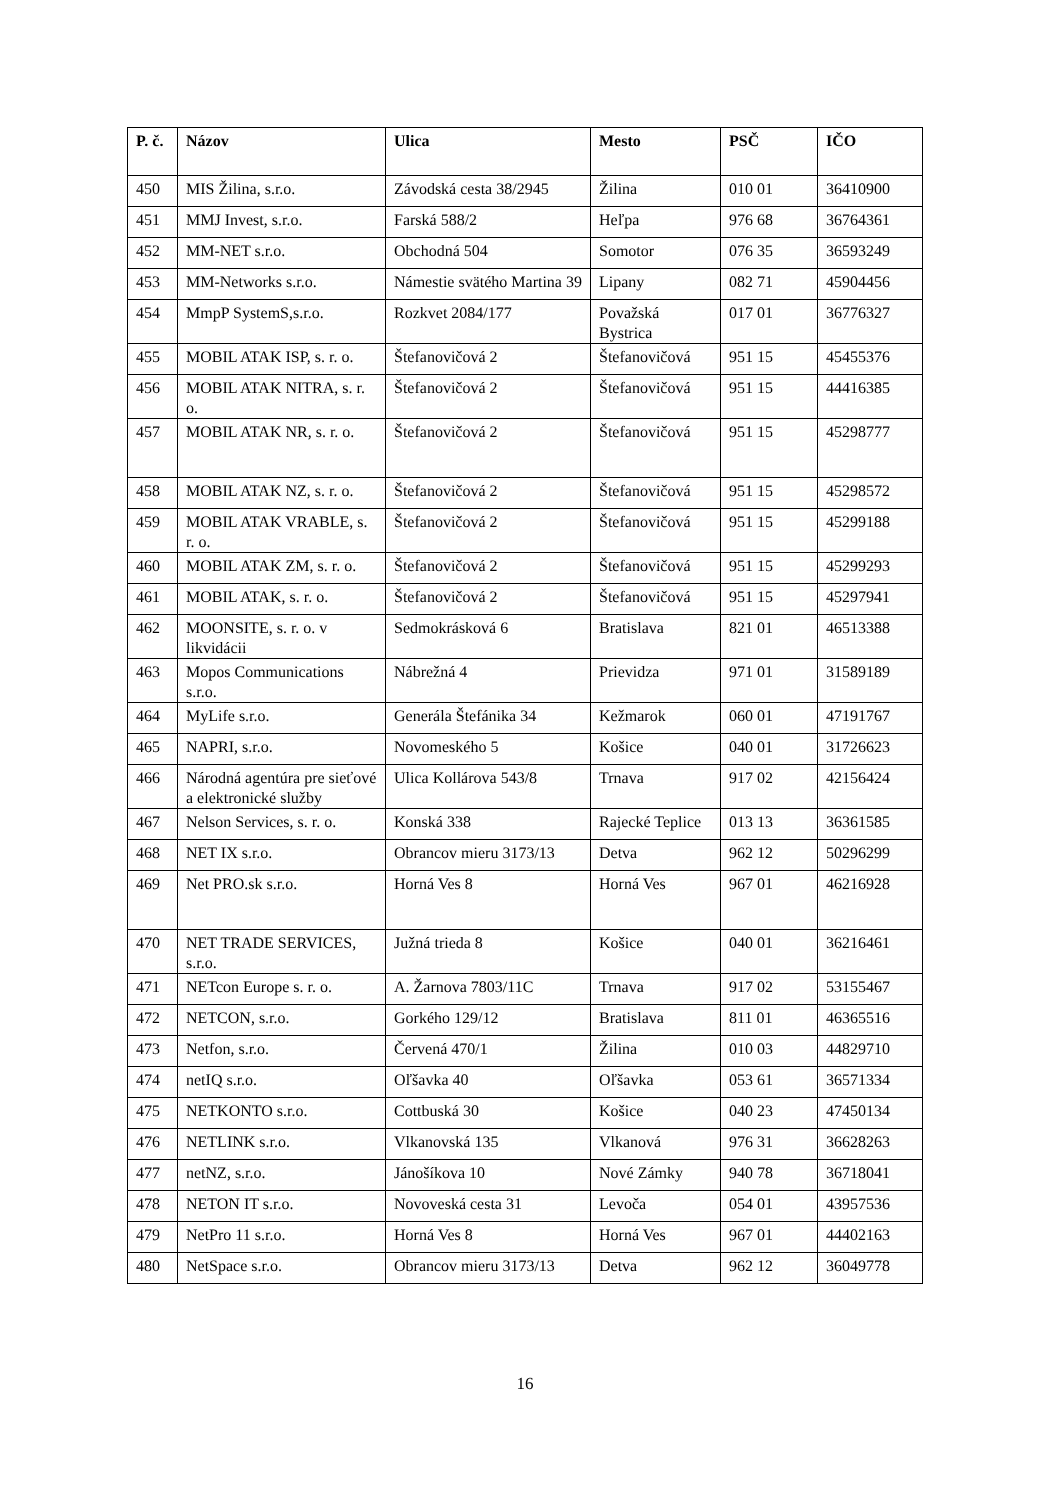| P. č. | Názov | Ulica | Mesto | PSČ | IČO |
| --- | --- | --- | --- | --- | --- |
| 450 | MIS Žilina, s.r.o. | Závodská cesta 38/2945 | Žilina | 010 01 | 36410900 |
| 451 | MMJ Invest, s.r.o. | Farská 588/2 | Heľpa | 976 68 | 36764361 |
| 452 | MM-NET s.r.o. | Obchodná 504 | Somotor | 076 35 | 36593249 |
| 453 | MM-Networks s.r.o. | Námestie svätého Martina 39 | Lipany | 082 71 | 45904456 |
| 454 | MmpP SystemS,s.r.o. | Rozkvet 2084/177 | Považská Bystrica | 017 01 | 36776327 |
| 455 | MOBIL ATAK ISP, s. r. o. | Štefanovičová 2 | Štefanovičová | 951 15 | 45455376 |
| 456 | MOBIL ATAK NITRA, s. r. o. | Štefanovičová 2 | Štefanovičová | 951 15 | 44416385 |
| 457 | MOBIL ATAK NR, s. r. o. | Štefanovičová 2 | Štefanovičová | 951 15 | 45298777 |
| 458 | MOBIL ATAK NZ, s. r. o. | Štefanovičová 2 | Štefanovičová | 951 15 | 45298572 |
| 459 | MOBIL ATAK VRABLE, s. r. o. | Štefanovičová 2 | Štefanovičová | 951 15 | 45299188 |
| 460 | MOBIL ATAK ZM, s. r. o. | Štefanovičová 2 | Štefanovičová | 951 15 | 45299293 |
| 461 | MOBIL ATAK, s. r. o. | Štefanovičová 2 | Štefanovičová | 951 15 | 45297941 |
| 462 | MOONSITE, s. r. o. v likvidácii | Sedmokrásková 6 | Bratislava | 821 01 | 46513388 |
| 463 | Mopos Communications s.r.o. | Nábrežná 4 | Prievidza | 971 01 | 31589189 |
| 464 | MyLife s.r.o. | Generála Štefánika 34 | Kežmarok | 060 01 | 47191767 |
| 465 | NAPRI, s.r.o. | Novomeského 5 | Košice | 040 01 | 31726623 |
| 466 | Národná agentúra pre sieťové a elektronické služby | Ulica Kollárova 543/8 | Trnava | 917 02 | 42156424 |
| 467 | Nelson Services, s. r. o. | Konská 338 | Rajecké Teplice | 013 13 | 36361585 |
| 468 | NET IX s.r.o. | Obrancov mieru 3173/13 | Detva | 962 12 | 50296299 |
| 469 | Net PRO.sk s.r.o. | Horná Ves 8 | Horná Ves | 967 01 | 46216928 |
| 470 | NET TRADE SERVICES, s.r.o. | Južná trieda 8 | Košice | 040 01 | 36216461 |
| 471 | NETcon Europe s. r. o. | A. Žarnova 7803/11C | Trnava | 917 02 | 53155467 |
| 472 | NETCON, s.r.o. | Gorkého 129/12 | Bratislava | 811 01 | 46365516 |
| 473 | Netfon, s.r.o. | Červená 470/1 | Žilina | 010 03 | 44829710 |
| 474 | netIQ s.r.o. | Oľšavka 40 | Oľšavka | 053 61 | 36571334 |
| 475 | NETKONTO s.r.o. | Cottbuská 30 | Košice | 040 23 | 47450134 |
| 476 | NETLINK s.r.o. | Vlkanovská 135 | Vlkanová | 976 31 | 36628263 |
| 477 | netNZ, s.r.o. | Jánošíkova 10 | Nové Zámky | 940 78 | 36718041 |
| 478 | NETON IT s.r.o. | Novoveská cesta 31 | Levoča | 054 01 | 43957536 |
| 479 | NetPro 11 s.r.o. | Horná Ves 8 | Horná Ves | 967 01 | 44402163 |
| 480 | NetSpace s.r.o. | Obrancov mieru 3173/13 | Detva | 962 12 | 36049778 |
16